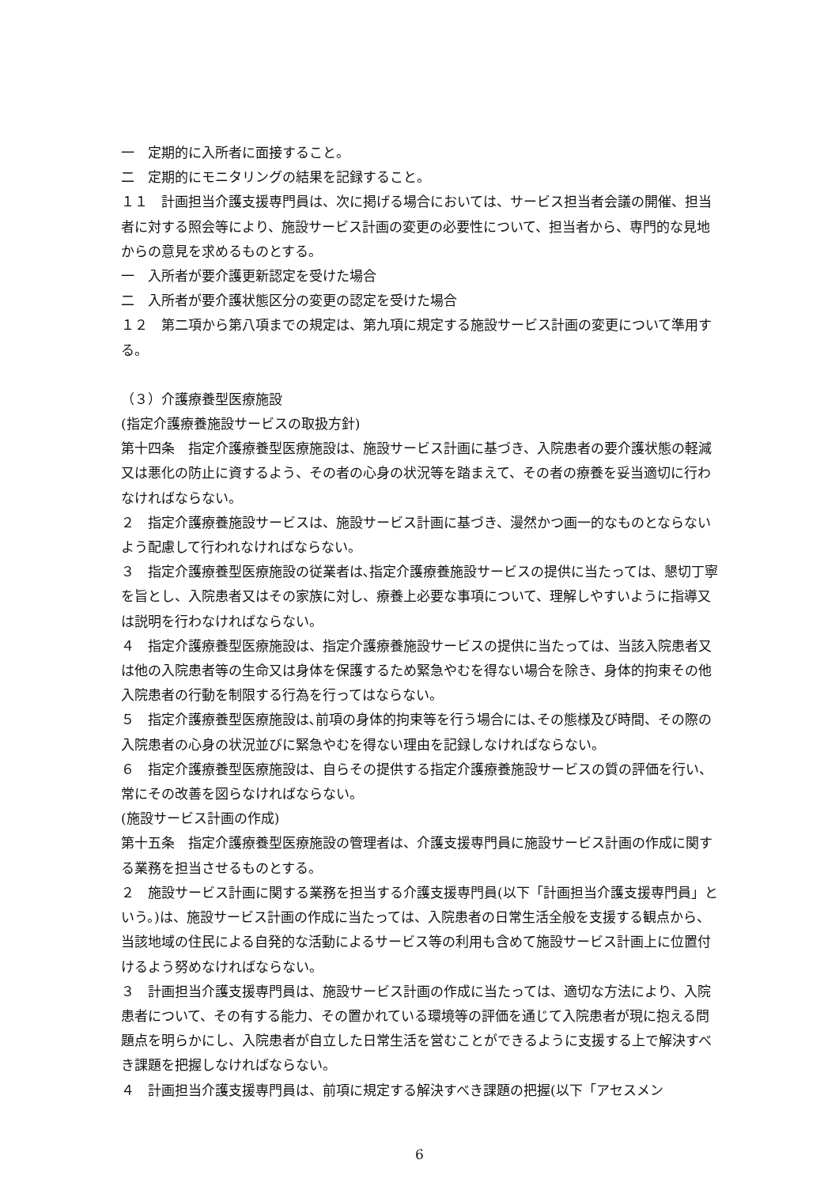一　定期的に入所者に面接すること。
二　定期的にモニタリングの結果を記録すること。
１１　計画担当介護支援専門員は、次に掲げる場合においては、サービス担当者会議の開催、担当者に対する照会等により、施設サービス計画の変更の必要性について、担当者から、専門的な見地からの意見を求めるものとする。
一　入所者が要介護更新認定を受けた場合
二　入所者が要介護状態区分の変更の認定を受けた場合
１２　第二項から第八項までの規定は、第九項に規定する施設サービス計画の変更について準用する。
（３）介護療養型医療施設
(指定介護療養施設サービスの取扱方針)
第十四条　指定介護療養型医療施設は、施設サービス計画に基づき、入院患者の要介護状態の軽減又は悪化の防止に資するよう、その者の心身の状況等を踏まえて、その者の療養を妥当適切に行わなければならない。
２　指定介護療養施設サービスは、施設サービス計画に基づき、漫然かつ画一的なものとならないよう配慮して行われなければならない。
３　指定介護療養型医療施設の従業者は､指定介護療養施設サービスの提供に当たっては、懇切丁寧を旨とし、入院患者又はその家族に対し、療養上必要な事項について、理解しやすいように指導又は説明を行わなければならない。
４　指定介護療養型医療施設は、指定介護療養施設サービスの提供に当たっては、当該入院患者又は他の入院患者等の生命又は身体を保護するため緊急やむを得ない場合を除き、身体的拘束その他入院患者の行動を制限する行為を行ってはならない。
５　指定介護療養型医療施設は､前項の身体的拘束等を行う場合には､その態様及び時間、その際の入院患者の心身の状況並びに緊急やむを得ない理由を記録しなければならない。
６　指定介護療養型医療施設は、自らその提供する指定介護療養施設サービスの質の評価を行い、常にその改善を図らなければならない。
(施設サービス計画の作成)
第十五条　指定介護療養型医療施設の管理者は、介護支援専門員に施設サービス計画の作成に関する業務を担当させるものとする。
２　施設サービス計画に関する業務を担当する介護支援専門員(以下「計画担当介護支援専門員」という。)は、施設サービス計画の作成に当たっては、入院患者の日常生活全般を支援する観点から、当該地域の住民による自発的な活動によるサービス等の利用も含めて施設サービス計画上に位置付けるよう努めなければならない。
３　計画担当介護支援専門員は、施設サービス計画の作成に当たっては、適切な方法により、入院患者について、その有する能力、その置かれている環境等の評価を通じて入院患者が現に抱える問題点を明らかにし、入院患者が自立した日常生活を営むことができるように支援する上で解決すべき課題を把握しなければならない。
４　計画担当介護支援専門員は、前項に規定する解決すべき課題の把握(以下「アセスメン
6